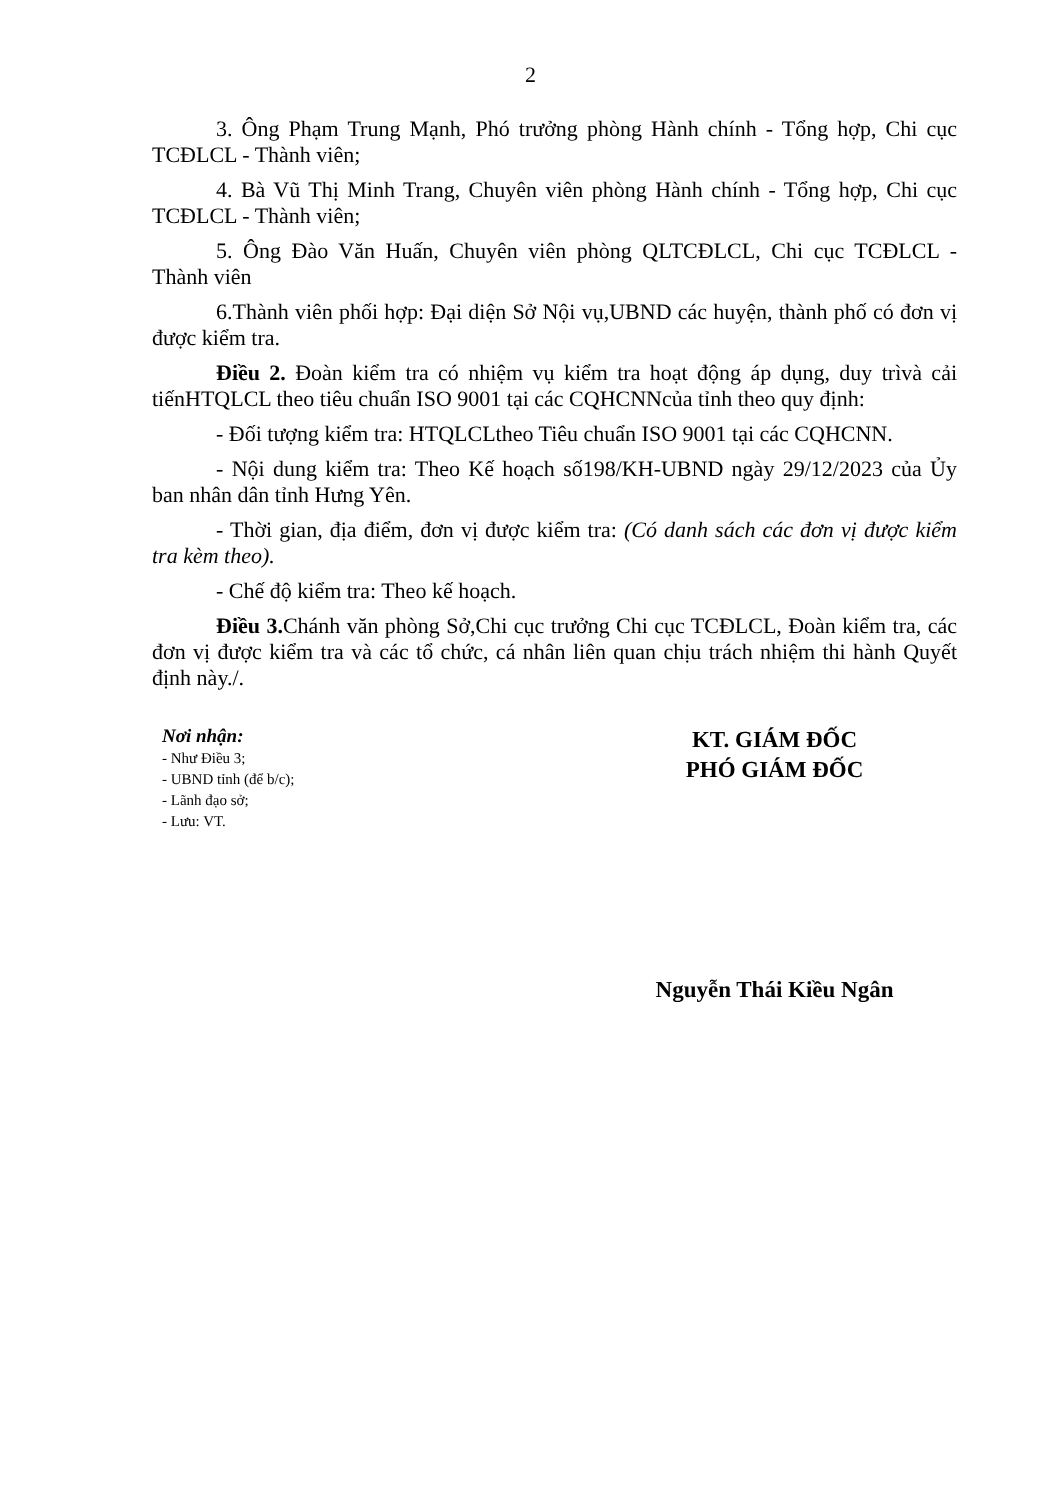2
3. Ông Phạm Trung Mạnh, Phó trưởng phòng Hành chính - Tổng hợp, Chi cục TCĐLCL - Thành viên;
4. Bà Vũ Thị Minh Trang, Chuyên viên phòng Hành chính - Tổng hợp, Chi cục TCĐLCL - Thành viên;
5. Ông Đào Văn Huấn, Chuyên viên phòng QLTCĐLCL, Chi cục TCĐLCL - Thành viên
6.Thành viên phối hợp: Đại diện Sở Nội vụ,UBND các huyện, thành phố có đơn vị được kiểm tra.
Điều 2. Đoàn kiểm tra có nhiệm vụ kiểm tra hoạt động áp dụng, duy trìvà cải tiếnHTQLCL theo tiêu chuẩn ISO 9001 tại các CQHCNNcủa tỉnh theo quy định:
- Đối tượng kiểm tra: HTQLCLtheo Tiêu chuẩn ISO 9001 tại các CQHCNN.
- Nội dung kiểm tra: Theo Kế hoạch số198/KH-UBND ngày 29/12/2023 của Ủy ban nhân dân tỉnh Hưng Yên.
- Thời gian, địa điểm, đơn vị được kiểm tra: (Có danh sách các đơn vị được kiểm tra kèm theo).
- Chế độ kiểm tra: Theo kế hoạch.
Điều 3. Chánh văn phòng Sở,Chi cục trưởng Chi cục TCĐLCL, Đoàn kiểm tra, các đơn vị được kiểm tra và các tổ chức, cá nhân liên quan chịu trách nhiệm thi hành Quyết định này./.
Nơi nhận:
- Như Điều 3;
- UBND tỉnh (để b/c);
- Lãnh đạo sở;
- Lưu: VT.
KT. GIÁM ĐỐC
PHÓ GIÁM ĐỐC
Nguyễn Thái Kiều Ngân